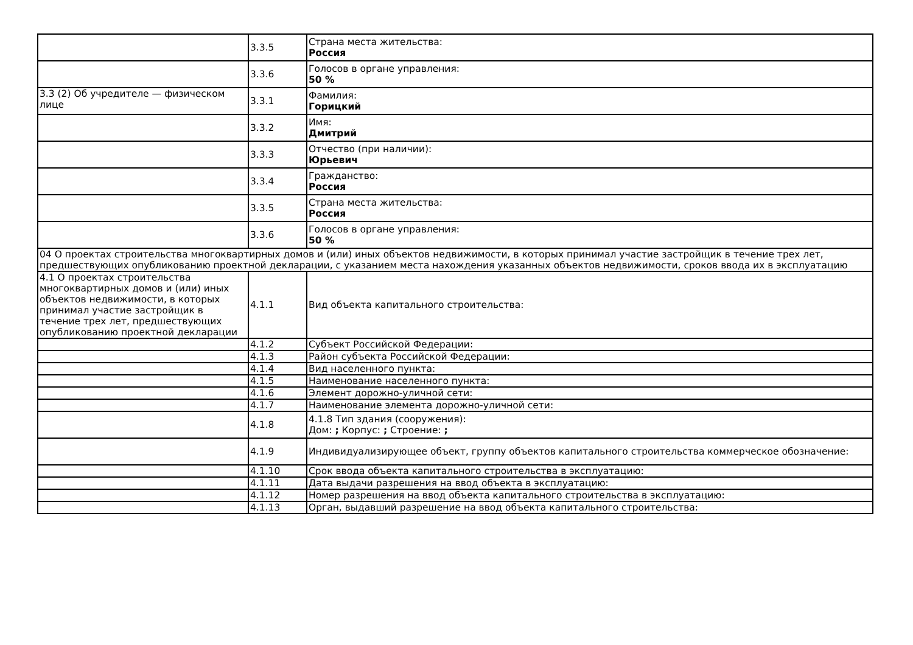| | 3.3.5 | Страна места жительства: Россия |
| | 3.3.6 | Голосов в органе управления: 50 % |
| 3.3 (2) Об учредителе — физическом лице | 3.3.1 | Фамилия: Горицкий |
| | 3.3.2 | Имя: Дмитрий |
| | 3.3.3 | Отчество (при наличии): Юрьевич |
| | 3.3.4 | Гражданство: Россия |
| | 3.3.5 | Страна места жительства: Россия |
| | 3.3.6 | Голосов в органе управления: 50 % |
| 04 О проектах строительства многоквартирных домов и (или) иных объектов недвижимости, в которых принимал участие застройщик в течение трех лет, предшествующих опубликованию проектной декларации, с указанием места нахождения указанных объектов недвижимости, сроков ввода их в эксплуатацию | | |
| 4.1 О проектах строительства многоквартирных домов и (или) иных объектов недвижимости, в которых принимал участие застройщик в течение трех лет, предшествующих опубликованию проектной декларации | 4.1.1 | Вид объекта капитального строительства: |
| | 4.1.2 | Субъект Российской Федерации: |
| | 4.1.3 | Район субъекта Российской Федерации: |
| | 4.1.4 | Вид населенного пункта: |
| | 4.1.5 | Наименование населенного пункта: |
| | 4.1.6 | Элемент дорожно-уличной сети: |
| | 4.1.7 | Наименование элемента дорожно-уличной сети: |
| | 4.1.8 | 4.1.8 Тип здания (сооружения): Дом: ; Корпус: ; Строение: ; |
| | 4.1.9 | Индивидуализирующее объект, группу объектов капитального строительства коммерческое обозначение: |
| | 4.1.10 | Срок ввода объекта капитального строительства в эксплуатацию: |
| | 4.1.11 | Дата выдачи разрешения на ввод объекта в эксплуатацию: |
| | 4.1.12 | Номер разрешения на ввод объекта капитального строительства в эксплуатацию: |
| | 4.1.13 | Орган, выдавший разрешение на ввод объекта капитального строительства: |